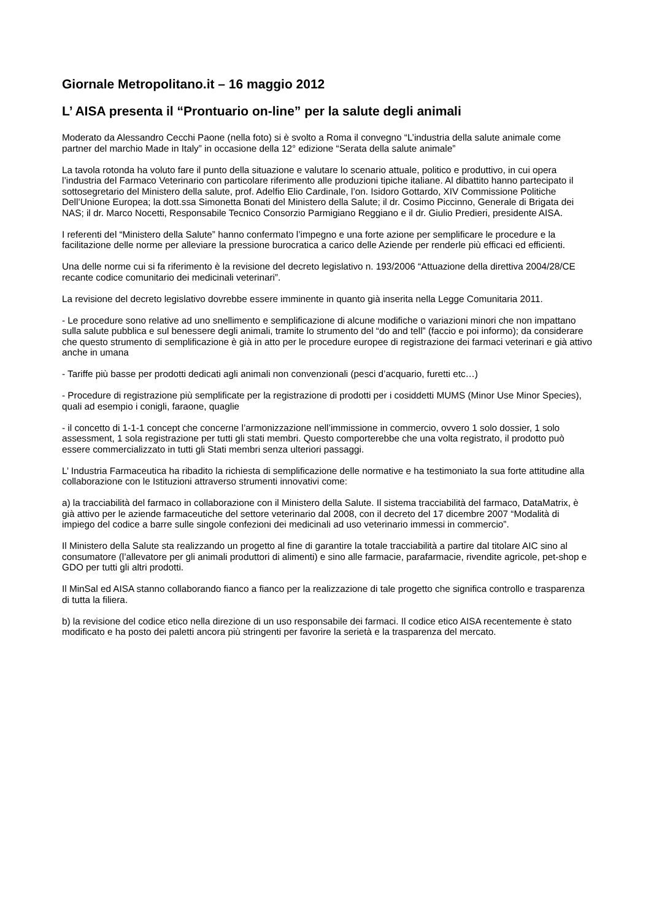Giornale Metropolitano.it – 16 maggio 2012
L’ AISA presenta il “Prontuario on-line” per la salute degli animali
Moderato da Alessandro Cecchi Paone (nella foto) si è svolto a Roma il convegno “L’industria della salute animale come partner del marchio Made in Italy” in occasione della 12° edizione “Serata della salute animale”
La tavola rotonda ha voluto fare il punto della situazione e valutare lo scenario attuale, politico e produttivo, in cui opera l’industria del Farmaco Veterinario con particolare riferimento alle produzioni tipiche italiane. Al dibattito hanno partecipato il sottosegretario del Ministero della salute, prof. Adelfio Elio Cardinale, l’on. Isidoro Gottardo, XIV Commissione Politiche Dell’Unione Europea; la dott.ssa Simonetta Bonati del Ministero della Salute; il dr. Cosimo Piccinno, Generale di Brigata dei NAS; il dr. Marco Nocetti, Responsabile Tecnico Consorzio Parmigiano Reggiano e il dr. Giulio Predieri, presidente AISA.
I referenti del “Ministero della Salute” hanno confermato l’impegno e una forte azione per semplificare le procedure e la facilitazione delle norme per alleviare la pressione burocratica a carico delle Aziende per renderle più efficaci ed efficienti.
Una delle norme cui si fa riferimento è la revisione del decreto legislativo n. 193/2006 “Attuazione della direttiva 2004/28/CE recante codice comunitario dei medicinali veterinari”.
La revisione del decreto legislativo dovrebbe essere imminente in quanto già inserita nella Legge Comunitaria 2011.
- Le procedure sono relative ad uno snellimento e semplificazione di alcune modifiche o variazioni minori che non impattano sulla salute pubblica e sul benessere degli animali, tramite lo strumento del “do and tell” (faccio e poi informo); da considerare che questo strumento di semplificazione è già in atto per le procedure europee di registrazione dei farmaci veterinari e già attivo anche in umana
- Tariffe più basse per prodotti dedicati agli animali non convenzionali (pesci d’acquario, furetti etc…)
- Procedure di registrazione più semplificate per la registrazione di prodotti per i cosiddetti MUMS (Minor Use Minor Species), quali ad esempio i conigli, faraone, quaglie
- il concetto di 1-1-1 concept che concerne l’armonizzazione nell’immissione in commercio, ovvero 1 solo dossier, 1 solo assessment, 1 sola registrazione per tutti gli stati membri. Questo comporterebbe che una volta registrato, il prodotto può essere commercializzato in tutti gli Stati membri senza ulteriori passaggi.
L’ Industria Farmaceutica ha ribadito la richiesta di semplificazione delle normative e ha testimoniato la sua forte attitudine alla collaborazione con le Istituzioni attraverso strumenti innovativi come:
a) la tracciabilità del farmaco in collaborazione con il Ministero della Salute. Il sistema tracciabilità del farmaco, DataMatrix, è già attivo per le aziende farmaceutiche del settore veterinario dal 2008, con il decreto del 17 dicembre 2007 “Modalità di impiego del codice a barre sulle singole confezioni dei medicinali ad uso veterinario immessi in commercio”.
Il Ministero della Salute sta realizzando un progetto al fine di garantire la totale tracciabilità a partire dal titolare AIC sino al consumatore (l’allevatore per gli animali produttori di alimenti) e sino alle farmacie, parafarmacie, rivendite agricole, pet-shop e GDO per tutti gli altri prodotti.
Il MinSal ed AISA stanno collaborando fianco a fianco per la realizzazione di tale progetto che significa controllo e trasparenza di tutta la filiera.
b) la revisione del codice etico nella direzione di un uso responsabile dei farmaci. Il codice etico AISA recentemente è stato modificato e ha posto dei paletti ancora più stringenti per favorire la serietà e la trasparenza del mercato.